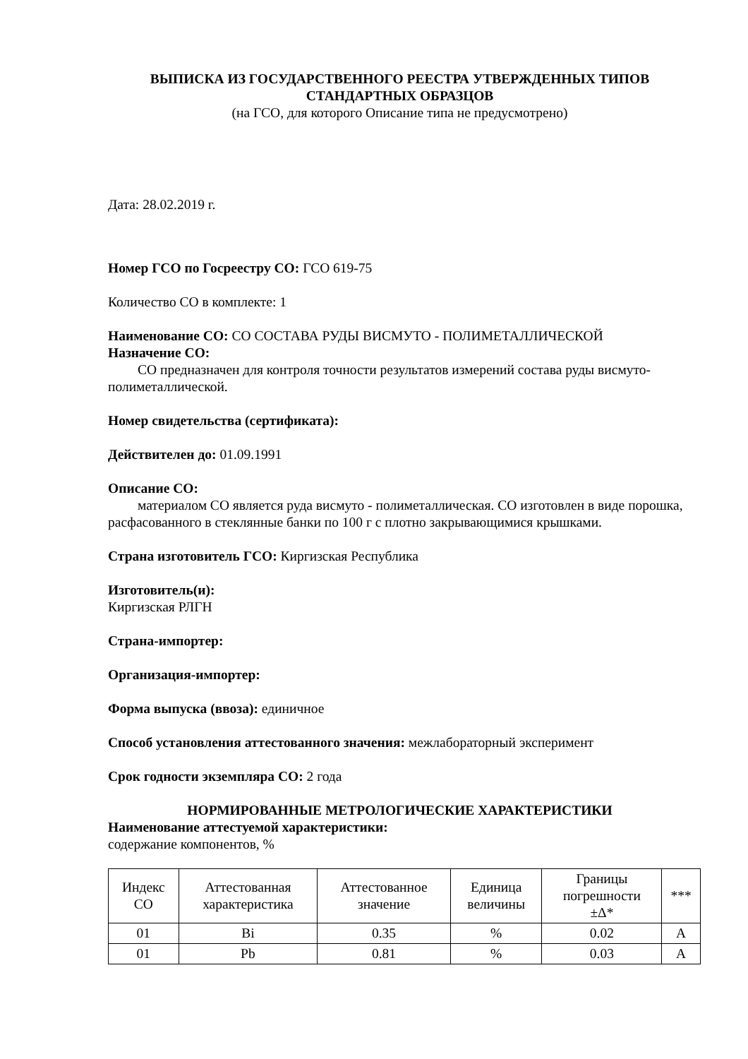ВЫПИСКА ИЗ ГОСУДАРСТВЕННОГО РЕЕСТРА УТВЕРЖДЕННЫХ ТИПОВ
СТАНДАРТНЫХ ОБРАЗЦОВ
(на ГСО, для которого Описание типа не предусмотрено)
Дата: 28.02.2019 г.
Номер ГСО по Госреестру СО: ГСО 619-75
Количество СО в комплекте: 1
Наименование СО: СО СОСТАВА РУДЫ ВИСМУТО - ПОЛИМЕТАЛЛИЧЕСКОЙ
Назначение СО:
СО предназначен для контроля точности результатов измерений состава руды висмуто-полиметаллической.
Номер свидетельства (сертификата):
Действителен до: 01.09.1991
Описание СО:
материалом СО является руда висмуто - полиметаллическая. СО изготовлен в виде порошка, расфасованного в стеклянные банки по 100 г с плотно закрывающимися крышками.
Страна изготовитель ГСО: Киргизская Республика
Изготовитель(и):
Киргизская РЛГН
Страна-импортер:
Организация-импортер:
Форма выпуска (ввоза): единичное
Способ установления аттестованного значения: межлабораторный эксперимент
Срок годности экземпляра СО: 2 года
НОРМИРОВАННЫЕ МЕТРОЛОГИЧЕСКИЕ ХАРАКТЕРИСТИКИ
Наименование аттестуемой характеристики:
содержание компонентов, %
| Индекс СО | Аттестованная характеристика | Аттестованное значение | Единица величины | Границы погрешности ±Δ* | *** |
| --- | --- | --- | --- | --- | --- |
| 01 | Bi | 0.35 | % | 0.02 | A |
| 01 | Pb | 0.81 | % | 0.03 | A |